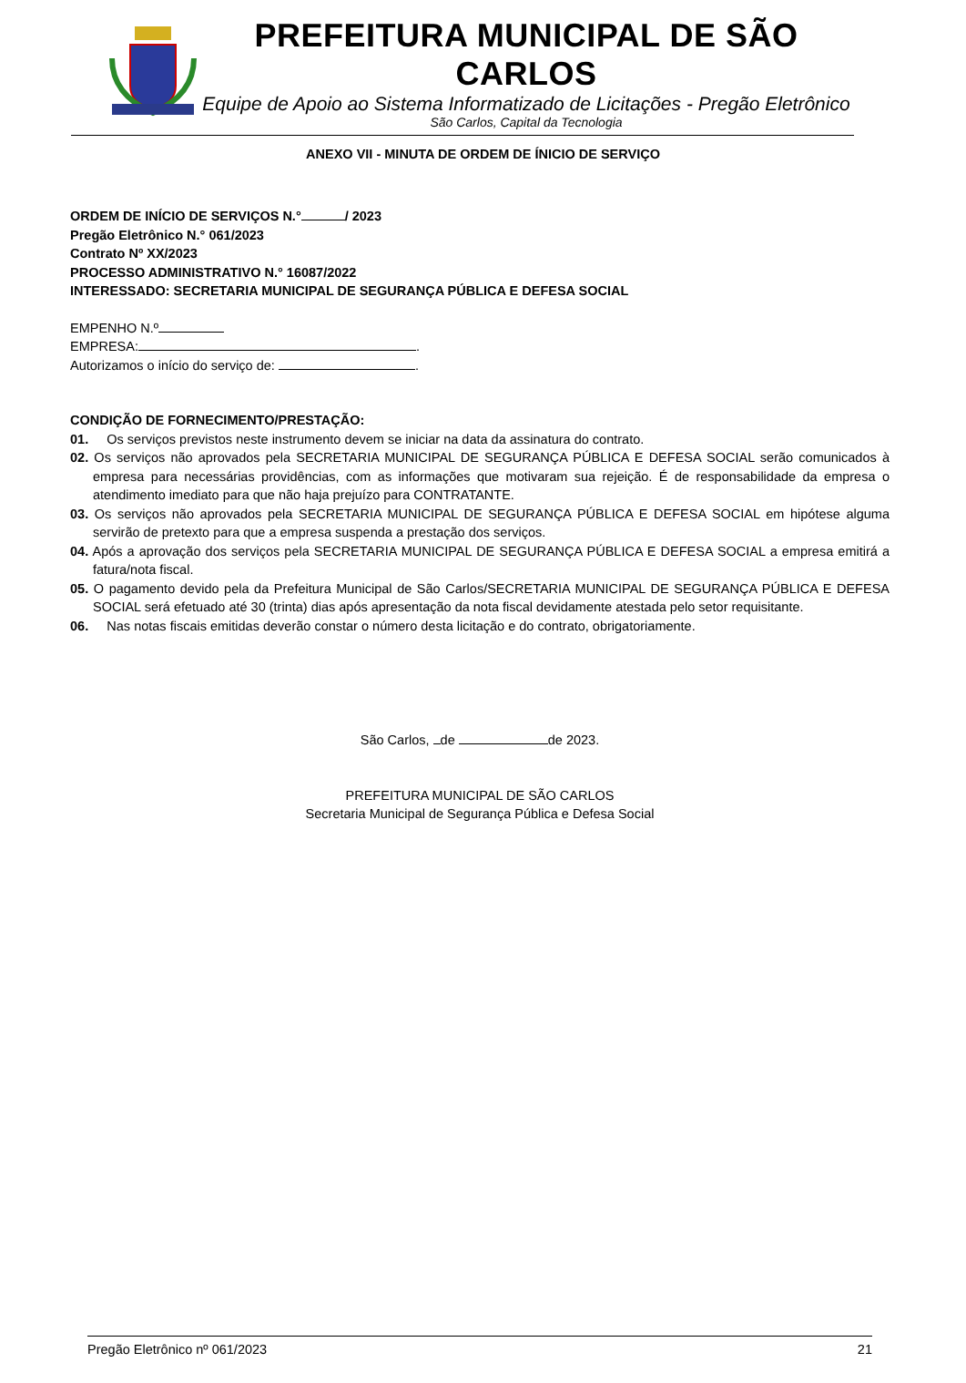PREFEITURA MUNICIPAL DE SÃO CARLOS
Equipe de Apoio ao Sistema Informatizado de Licitações - Pregão Eletrônico
São Carlos, Capital da Tecnologia
ANEXO VII - MINUTA DE ORDEM DE ÍNICIO DE SERVIÇO
ORDEM DE INÍCIO DE SERVIÇOS N.° / 2023
Pregão Eletrônico N.° 061/2023
Contrato Nº XX/2023
PROCESSO ADMINISTRATIVO N.° 16087/2022
INTERESSADO: SECRETARIA MUNICIPAL DE SEGURANÇA PÚBLICA E DEFESA SOCIAL
EMPENHO N.º
EMPRESA: .
Autorizamos o início do serviço de: .
CONDIÇÃO DE FORNECIMENTO/PRESTAÇÃO:
01. Os serviços previstos neste instrumento devem se iniciar na data da assinatura do contrato.
02. Os serviços não aprovados pela SECRETARIA MUNICIPAL DE SEGURANÇA PÚBLICA E DEFESA SOCIAL serão comunicados à empresa para necessárias providências, com as informações que motivaram sua rejeição. É de responsabilidade da empresa o atendimento imediato para que não haja prejuízo para CONTRATANTE.
03. Os serviços não aprovados pela SECRETARIA MUNICIPAL DE SEGURANÇA PÚBLICA E DEFESA SOCIAL em hipótese alguma servirão de pretexto para que a empresa suspenda a prestação dos serviços.
04. Após a aprovação dos serviços pela SECRETARIA MUNICIPAL DE SEGURANÇA PÚBLICA E DEFESA SOCIAL a empresa emitirá a fatura/nota fiscal.
05. O pagamento devido pela da Prefeitura Municipal de São Carlos/SECRETARIA MUNICIPAL DE SEGURANÇA PÚBLICA E DEFESA SOCIAL será efetuado até 30 (trinta) dias após apresentação da nota fiscal devidamente atestada pelo setor requisitante.
06. Nas notas fiscais emitidas deverão constar o número desta licitação e do contrato, obrigatoriamente.
São Carlos, de de 2023.
PREFEITURA MUNICIPAL DE SÃO CARLOS
Secretaria Municipal de Segurança Pública e Defesa Social
Pregão Eletrônico nº 061/2023 21